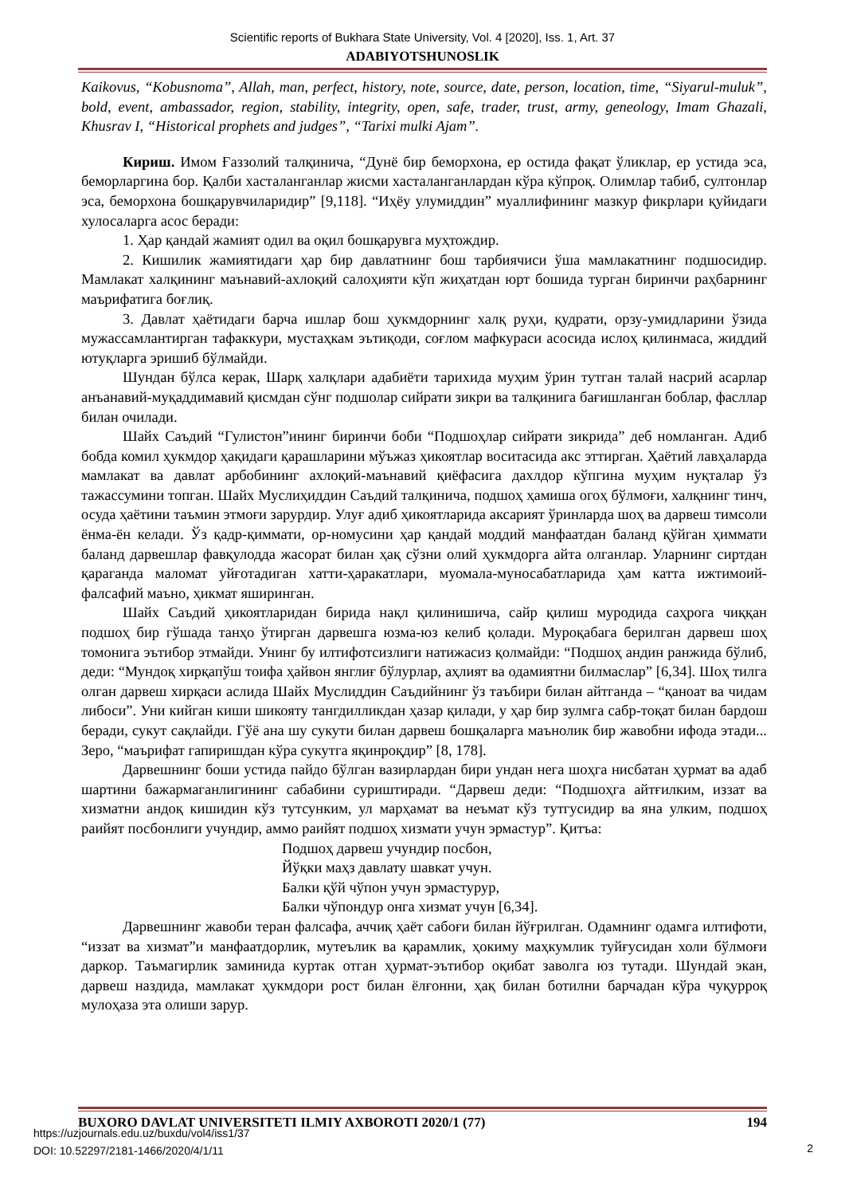Scientific reports of Bukhara State University, Vol. 4 [2020], Iss. 1, Art. 37
ADABIYOTSHUNOSLIK
Kaikovus, “Kobusnoma”, Allah, man, perfect, history, note, source, date, person, location, time, “Siyarul-muluk”, bold, event, ambassador, region, stability, integrity, open, safe, trader, trust, army, geneology, Imam Ghazali, Khusrav I, “Historical prophets and judges”, “Tarixi mulki Ajam”.
Кириш. Имом Ғаззолий талқинича, “Дунё бир беморхона, ер остида фақат ўликлар, ер устида эса, беморларгина бор. Қалби хасталанганлар жисми хасталанганлардан кўра кўпроқ. Олимлар табиб, султонлар эса, беморхона бошқарувчиларидир” [9,118]. “Иҳёу улумиддин” муаллифининг мазкур фикрлари қуйидаги хулосаларга асос беради:
1. Ҳар қандай жамият одил ва оқил бошқарувга муҳтождир.
2. Кишилик жамиятидаги ҳар бир давлатнинг бош тарбиячиси ўша мамлакатнинг подшосидир. Мамлакат халқининг маънавий-ахлоқий салоҳияти кўп жиҳатдан юрт бошида турган биринчи раҳбарнинг маърифатига боғлиқ.
3. Давлат ҳаётидаги барча ишлар бош ҳукмдорнинг халқ руҳи, қудрати, орзу-умидларини ўзида мужассамлантирган тафаккури, мустаҳкам эътиқоди, соғлом мафкураси асосида ислоҳ қилинмаса, жиддий ютуқларга эришиб бўлмайди.
Шундан бўлса керак, Шарқ халқлари адабиёти тарихида муҳим ўрин тутган талай насрий асарлар анъанавий-муқаддимавий қисмдан сўнг подшолар сийрати зикри ва талқинига бағишланган боблар, фасллар билан очилади.
Шайх Саъдий “Гулистон”ининг биринчи боби “Подшоҳлар сийрати зикрида” деб номланган. Адиб бобда комил ҳукмдор ҳақидаги қарашларини мўъжаз ҳикоятлар воситасида акс эттирган. Ҳаётий лавҳаларда мамлакат ва давлат арбобининг ахлоқий-маънавий қиёфасига дахлдор кўпгина муҳим нуқталар ўз тажассумини топган. Шайх Муслиҳиддин Саъдий талқинича, подшоҳ ҳамиша огоҳ бўлмоғи, халқнинг тинч, осуда ҳаётини таъмин этмоғи зарурдир. Улуғ адиб ҳикоятларида аксарият ўринларда шоҳ ва дарвеш тимсоли ёнма-ён келади. Ўз қадр-қиммати, ор-номусини ҳар қандай моддий манфаатдан баланд қўйган ҳиммати баланд дарвешлар фавқулодда жасорат билан ҳақ сўзни олий ҳукмдорга айта олганлар. Уларнинг сиртдан қараганда маломат уйғотадиган хатти-ҳаракатлари, муомала-муносабатларида ҳам катта ижтимоий-фалсафий маъно, ҳикмат яширинган.
Шайх Саъдий ҳикоятларидан бирида нақл қилинишича, сайр қилиш муродида саҳрога чиққан подшоҳ бир гўшада танҳо ўтирган дарвешга юзма-юз келиб қолади. Муроқабага берилган дарвеш шоҳ томонига эътибор этмайди. Унинг бу илтифотсизлиги натижасиз қолмайди: “Подшоҳ андин ранжида бўлиб, деди: “Мундоқ хирқапўш тоифа ҳайвон янглиғ бўлурлар, аҳлият ва одамиятни билмаслар” [6,34]. Шоҳ тилга олган дарвеш хирқаси аслида Шайх Муслиддин Саъдийнинг ўз таъбири билан айтганда – “қаноат ва чидам либоси”. Уни кийган киши шикояту тангдилликдан ҳазар қилади, у ҳар бир зулмга сабр-тоқат билан бардош беради, сукут сақлайди. Гўё ана шу сукути билан дарвеш бошқаларга маънолик бир жавобни ифода этади... Зеро, “маърифат гапиришдан кўра сукутга яқинроқдир” [8, 178].
Дарвешнинг боши устида пайдо бўлган вазирлардан бири ундан нега шоҳга нисбатан ҳурмат ва адаб шартини бажармаганлигининг сабабини суриштиради. “Дарвеш деди: “Подшоҳга айтғилким, иззат ва хизматни андоқ кишидин кўз тутсунким, ул марҳамат ва неъмат кўз тутгусидир ва яна улким, подшоҳ раийят посбонлиги учундир, аммо раийят подшоҳ хизмати учун эрмастур”. Қитъа:
Подшоҳ дарвеш учундир посбон,
Йўқки маҳз давлату шавкат учун.
Балки қўй чўпон учун эрмастурур,
Балки чўпондур онга хизмат учун [6,34].
Дарвешнинг жавоби теран фалсафа, аччиқ ҳаёт сабоғи билан йўғрилган. Одамнинг одамга илтифоти, “иззат ва хизмат”и манфаатдорлик, мутеълик ва қарамлик, ҳокиму маҳкумлик туйғусидан холи бўлмоғи даркор. Таъмагирлик заминида куртак отган ҳурмат-эътибор оқибат заволга юз тутади. Шундай экан, дарвеш наздида, мамлакат ҳукмдори рост билан ёлғонни, ҳақ билан ботилни барчадан кўра чуқурроқ мулоҳаза эта олиши зарур.
BUXORO DAVLAT UNIVERSITETI ILMIY AXBOROTI 2020/1 (77) 194
https://uzjournals.edu.uz/buxdu/vol4/iss1/37
DOI: 10.52297/2181-1466/2020/4/1/11
2